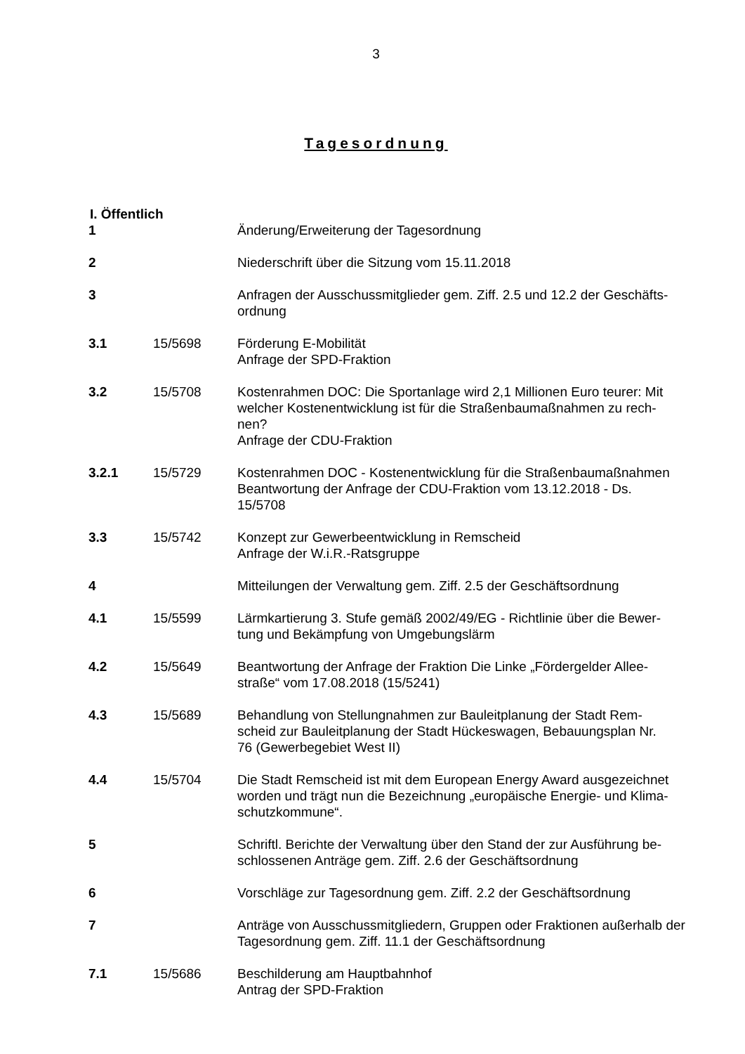3
Tagesordnung
I. Öffentlich
| 1 | | Änderung/Erweiterung der Tagesordnung |
| 2 | | Niederschrift über die Sitzung vom 15.11.2018 |
| 3 | | Anfragen der Ausschussmitglieder gem. Ziff. 2.5 und 12.2 der Geschäfts- ordnung |
| 3.1 | 15/5698 | Förderung E-Mobilität Anfrage der SPD-Fraktion |
| 3.2 | 15/5708 | Kostenrahmen DOC: Die Sportanlage wird 2,1 Millionen Euro teurer: Mit welcher Kostenentwicklung ist für die Straßenbaumaßnahmen zu rech- nen? Anfrage der CDU-Fraktion |
| 3.2.1 | 15/5729 | Kostenrahmen DOC - Kostenentwicklung für die Straßenbaumaßnahmen Beantwortung der Anfrage der CDU-Fraktion vom 13.12.2018 - Ds. 15/5708 |
| 3.3 | 15/5742 | Konzept zur Gewerbeentwicklung in Remscheid Anfrage der W.i.R.-Ratsgruppe |
| 4 | | Mitteilungen der Verwaltung gem. Ziff. 2.5 der Geschäftsordnung |
| 4.1 | 15/5599 | Lärmkartierung 3. Stufe gemäß 2002/49/EG - Richtlinie über die Bewer- tung und Bekämpfung von Umgebungslärm |
| 4.2 | 15/5649 | Beantwortung der Anfrage der Fraktion Die Linke „Fördergelder Allee- straße“ vom 17.08.2018 (15/5241) |
| 4.3 | 15/5689 | Behandlung von Stellungnahmen zur Bauleitplanung der Stadt Rem- scheid zur Bauleitplanung der Stadt Hückeswagen, Bebauungsplan Nr. 76 (Gewerbegebiet West II) |
| 4.4 | 15/5704 | Die Stadt Remscheid ist mit dem European Energy Award ausgezeichnet worden und trägt nun die Bezeichnung „europäische Energie- und Klima- schutzkommune“. |
| 5 | | Schriftl. Berichte der Verwaltung über den Stand der zur Ausführung be- schlossenen Anträge gem. Ziff. 2.6 der Geschäftsordnung |
| 6 | | Vorschläge zur Tagesordnung gem. Ziff. 2.2 der Geschäftsordnung |
| 7 | | Anträge von Ausschussmitgliedern, Gruppen oder Fraktionen außerhalb der Tagesordnung gem. Ziff. 11.1 der Geschäftsordnung |
| 7.1 | 15/5686 | Beschilderung am Hauptbahnhof Antrag der SPD-Fraktion |